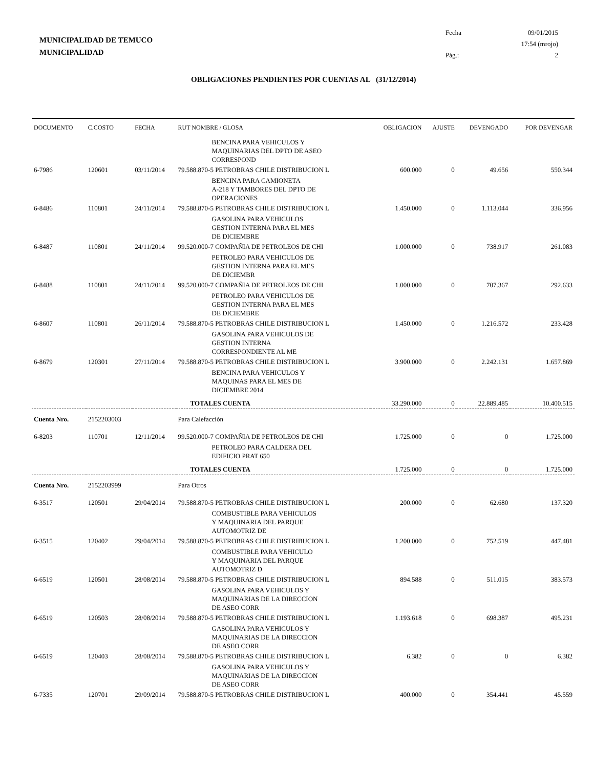MUNICIPALIDAD DE TEMUCO
MUNICIPALIDAD
Fecha 09/01/2015
17:54 (mrojo)
Pág.: 2
OBLIGACIONES PENDIENTES POR CUENTAS AL (31/12/2014)
| DOCUMENTO | C.COSTO | FECHA | RUT NOMBRE / GLOSA | OBLIGACION | AJUSTE | DEVENGADO | POR DEVENGAR |
| --- | --- | --- | --- | --- | --- | --- | --- |
| | | | BENCINA PARA VEHICULOS Y MAQUINARIAS DEL DPTO DE ASEO CORRESPOND | | | | |
| 6-7986 | 120601 | 03/11/2014 | 79.588.870-5 PETROBRAS CHILE DISTRIBUCION L | 600.000 | 0 | 49.656 | 550.344 |
| | | | BENCINA PARA CAMIONETA A-218 Y TAMBORES DEL DPTO DE OPERACIONES | | | | |
| 6-8486 | 110801 | 24/11/2014 | 79.588.870-5 PETROBRAS CHILE DISTRIBUCION L | 1.450.000 | 0 | 1.113.044 | 336.956 |
| | | | GASOLINA PARA VEHICULOS GESTION INTERNA PARA EL MES DE DICIEMBRE | | | | |
| 6-8487 | 110801 | 24/11/2014 | 99.520.000-7 COMPAÑIA DE PETROLEOS DE CHI | 1.000.000 | 0 | 738.917 | 261.083 |
| | | | PETROLEO PARA VEHICULOS DE GESTION INTERNA PARA EL MES DE DICIEMBR | | | | |
| 6-8488 | 110801 | 24/11/2014 | 99.520.000-7 COMPAÑIA DE PETROLEOS DE CHI | 1.000.000 | 0 | 707.367 | 292.633 |
| | | | PETROLEO PARA VEHICULOS DE GESTION INTERNA PARA EL MES DE DICIEMBRE | | | | |
| 6-8607 | 110801 | 26/11/2014 | 79.588.870-5 PETROBRAS CHILE DISTRIBUCION L | 1.450.000 | 0 | 1.216.572 | 233.428 |
| | | | GASOLINA PARA VEHICULOS DE GESTION INTERNA CORRESPONDIENTE AL ME | | | | |
| 6-8679 | 120301 | 27/11/2014 | 79.588.870-5 PETROBRAS CHILE DISTRIBUCION L | 3.900.000 | 0 | 2.242.131 | 1.657.869 |
| | | | BENCINA PARA VEHICULOS Y MAQUINAS PARA EL MES DE DICIEMBRE 2014 | | | | |
| | | | TOTALES CUENTA | 33.290.000 | 0 | 22.889.485 | 10.400.515 |
| Cuenta Nro. | 2152203003 | | Para Calefacción | | | | |
| 6-8203 | 110701 | 12/11/2014 | 99.520.000-7 COMPAÑIA DE PETROLEOS DE CHI | 1.725.000 | 0 | 0 | 1.725.000 |
| | | | PETROLEO PARA CALDERA DEL EDIFICIO PRAT 650 | | | | |
| | | | TOTALES CUENTA | 1.725.000 | 0 | 0 | 1.725.000 |
| Cuenta Nro. | 2152203999 | | Para Otros | | | | |
| 6-3517 | 120501 | 29/04/2014 | 79.588.870-5 PETROBRAS CHILE DISTRIBUCION L | 200.000 | 0 | 62.680 | 137.320 |
| | | | COMBUSTIBLE PARA VEHICULOS Y MAQUINARIA DEL PARQUE AUTOMOTRIZ DE | | | | |
| 6-3515 | 120402 | 29/04/2014 | 79.588.870-5 PETROBRAS CHILE DISTRIBUCION L | 1.200.000 | 0 | 752.519 | 447.481 |
| | | | COMBUSTIBLE PARA VEHICULO Y MAQUINARIA DEL PARQUE AUTOMOTRIZ D | | | | |
| 6-6519 | 120501 | 28/08/2014 | 79.588.870-5 PETROBRAS CHILE DISTRIBUCION L | 894.588 | 0 | 511.015 | 383.573 |
| | | | GASOLINA PARA VEHICULOS Y MAQUINARIAS DE LA DIRECCION DE ASEO CORR | | | | |
| 6-6519 | 120503 | 28/08/2014 | 79.588.870-5 PETROBRAS CHILE DISTRIBUCION L | 1.193.618 | 0 | 698.387 | 495.231 |
| | | | GASOLINA PARA VEHICULOS Y MAQUINARIAS DE LA DIRECCION DE ASEO CORR | | | | |
| 6-6519 | 120403 | 28/08/2014 | 79.588.870-5 PETROBRAS CHILE DISTRIBUCION L | 6.382 | 0 | 0 | 6.382 |
| | | | GASOLINA PARA VEHICULOS Y MAQUINARIAS DE LA DIRECCION DE ASEO CORR | | | | |
| 6-7335 | 120701 | 29/09/2014 | 79.588.870-5 PETROBRAS CHILE DISTRIBUCION L | 400.000 | 0 | 354.441 | 45.559 |